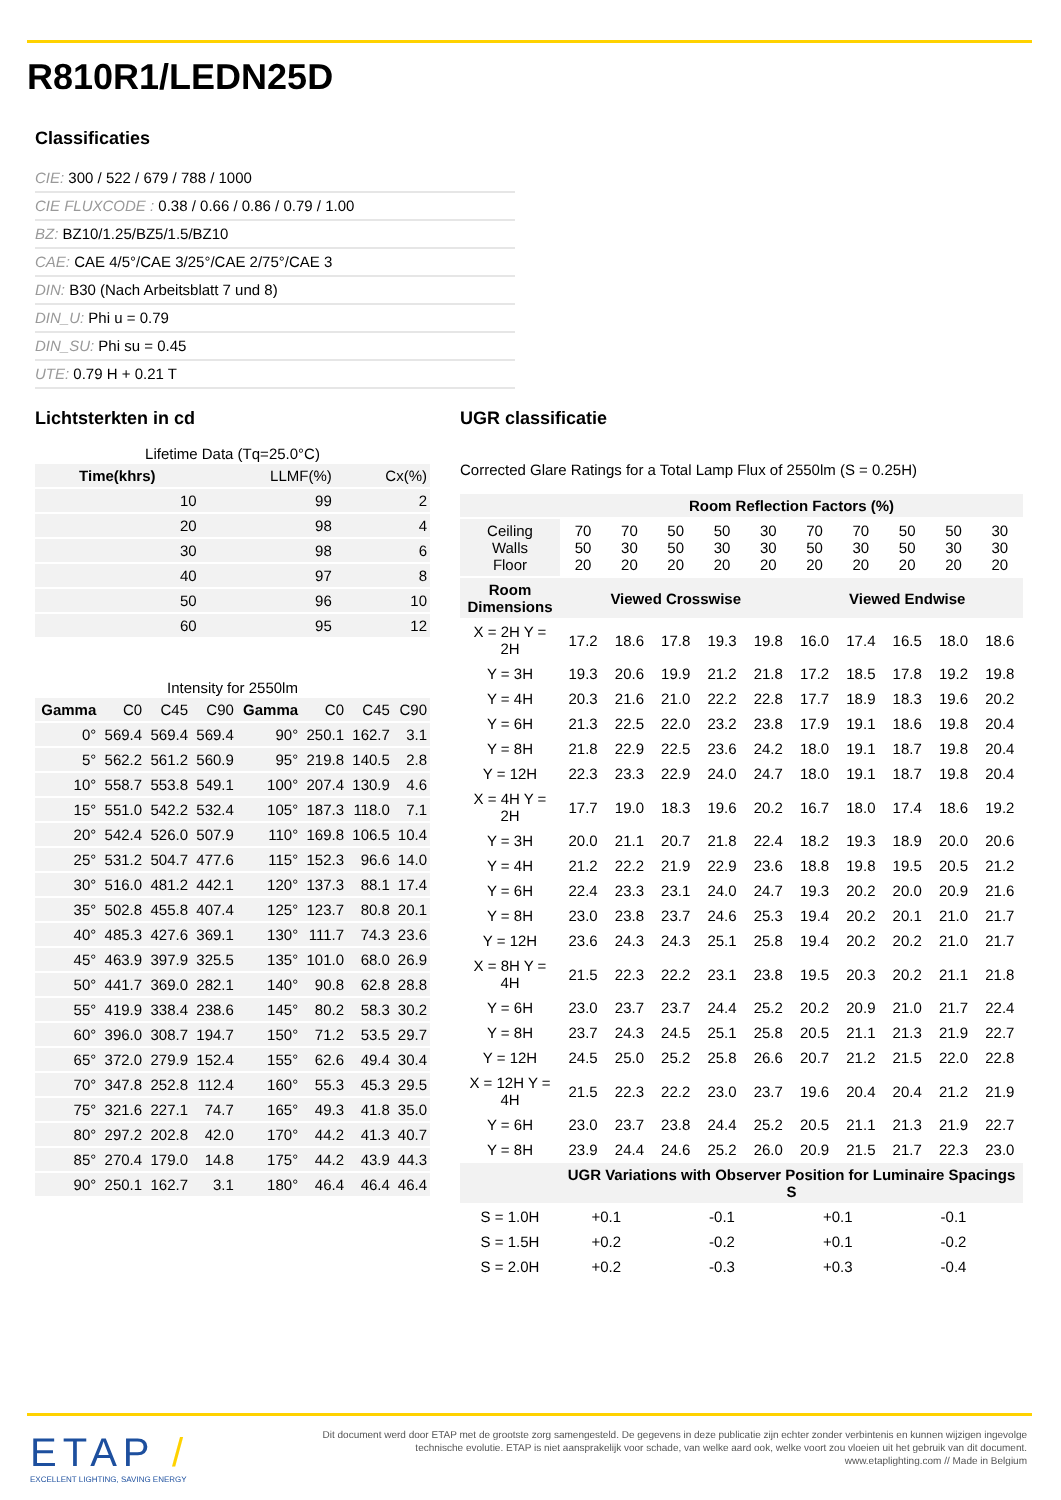R810R1/LEDN25D
Classificaties
CIE: 300 / 522 / 679 / 788 / 1000
CIE FLUXCODE : 0.38 / 0.66 / 0.86 / 0.79 / 1.00
BZ: BZ10/1.25/BZ5/1.5/BZ10
CAE: CAE 4/5°/CAE 3/25°/CAE 2/75°/CAE 3
DIN: B30 (Nach Arbeitsblatt 7 und 8)
DIN_U: Phi u = 0.79
DIN_SU: Phi su = 0.45
UTE: 0.79 H + 0.21 T
Lichtsterkten in cd
Lifetime Data (Tq=25.0°C)
| Time(khrs) | LLMF(%) | Cx(%) |
| 10 | 99 | 2 |
| 20 | 98 | 4 |
| 30 | 98 | 6 |
| 40 | 97 | 8 |
| 50 | 96 | 10 |
| 60 | 95 | 12 |
Intensity for 2550lm
| Gamma | C0 | C45 | C90 | Gamma | C0 | C45 | C90 |
| 0° | 569.4 | 569.4 | 569.4 | 90° | 250.1 | 162.7 | 3.1 |
| 5° | 562.2 | 561.2 | 560.9 | 95° | 219.8 | 140.5 | 2.8 |
| 10° | 558.7 | 553.8 | 549.1 | 100° | 207.4 | 130.9 | 4.6 |
| 15° | 551.0 | 542.2 | 532.4 | 105° | 187.3 | 118.0 | 7.1 |
| 20° | 542.4 | 526.0 | 507.9 | 110° | 169.8 | 106.5 | 10.4 |
| 25° | 531.2 | 504.7 | 477.6 | 115° | 152.3 | 96.6 | 14.0 |
| 30° | 516.0 | 481.2 | 442.1 | 120° | 137.3 | 88.1 | 17.4 |
| 35° | 502.8 | 455.8 | 407.4 | 125° | 123.7 | 80.8 | 20.1 |
| 40° | 485.3 | 427.6 | 369.1 | 130° | 111.7 | 74.3 | 23.6 |
| 45° | 463.9 | 397.9 | 325.5 | 135° | 101.0 | 68.0 | 26.9 |
| 50° | 441.7 | 369.0 | 282.1 | 140° | 90.8 | 62.8 | 28.8 |
| 55° | 419.9 | 338.4 | 238.6 | 145° | 80.2 | 58.3 | 30.2 |
| 60° | 396.0 | 308.7 | 194.7 | 150° | 71.2 | 53.5 | 29.7 |
| 65° | 372.0 | 279.9 | 152.4 | 155° | 62.6 | 49.4 | 30.4 |
| 70° | 347.8 | 252.8 | 112.4 | 160° | 55.3 | 45.3 | 29.5 |
| 75° | 321.6 | 227.1 | 74.7 | 165° | 49.3 | 41.8 | 35.0 |
| 80° | 297.2 | 202.8 | 42.0 | 170° | 44.2 | 41.3 | 40.7 |
| 85° | 270.4 | 179.0 | 14.8 | 175° | 44.2 | 43.9 | 44.3 |
| 90° | 250.1 | 162.7 | 3.1 | 180° | 46.4 | 46.4 | 46.4 |
UGR classificatie
Corrected Glare Ratings for a Total Lamp Flux of 2550lm (S = 0.25H)
| | Room Reflection Factors (%) | | | | | | | | | |
| --- | --- | --- | --- | --- | --- | --- | --- | --- | --- | --- |
| Ceiling Walls Floor | 70 50 20 | 70 30 20 | 50 50 20 | 50 30 20 | 30 30 20 | 70 50 20 | 70 30 20 | 50 50 20 | 50 30 20 | 30 30 20 |
| Room Dimensions | Viewed Crosswise | | | | | Viewed Endwise | | | | |
| X = 2H Y = 2H | 17.2 | 18.6 | 17.8 | 19.3 | 19.8 | 16.0 | 17.4 | 16.5 | 18.0 | 18.6 |
| Y = 3H | 19.3 | 20.6 | 19.9 | 21.2 | 21.8 | 17.2 | 18.5 | 17.8 | 19.2 | 19.8 |
| Y = 4H | 20.3 | 21.6 | 21.0 | 22.2 | 22.8 | 17.7 | 18.9 | 18.3 | 19.6 | 20.2 |
| Y = 6H | 21.3 | 22.5 | 22.0 | 23.2 | 23.8 | 17.9 | 19.1 | 18.6 | 19.8 | 20.4 |
| Y = 8H | 21.8 | 22.9 | 22.5 | 23.6 | 24.2 | 18.0 | 19.1 | 18.7 | 19.8 | 20.4 |
| Y = 12H | 22.3 | 23.3 | 22.9 | 24.0 | 24.7 | 18.0 | 19.1 | 18.7 | 19.8 | 20.4 |
| X = 4H Y = 2H | 17.7 | 19.0 | 18.3 | 19.6 | 20.2 | 16.7 | 18.0 | 17.4 | 18.6 | 19.2 |
| Y = 3H | 20.0 | 21.1 | 20.7 | 21.8 | 22.4 | 18.2 | 19.3 | 18.9 | 20.0 | 20.6 |
| Y = 4H | 21.2 | 22.2 | 21.9 | 22.9 | 23.6 | 18.8 | 19.8 | 19.5 | 20.5 | 21.2 |
| Y = 6H | 22.4 | 23.3 | 23.1 | 24.0 | 24.7 | 19.3 | 20.2 | 20.0 | 20.9 | 21.6 |
| Y = 8H | 23.0 | 23.8 | 23.7 | 24.6 | 25.3 | 19.4 | 20.2 | 20.1 | 21.0 | 21.7 |
| Y = 12H | 23.6 | 24.3 | 24.3 | 25.1 | 25.8 | 19.4 | 20.2 | 20.2 | 21.0 | 21.7 |
| X = 8H Y = 4H | 21.5 | 22.3 | 22.2 | 23.1 | 23.8 | 19.5 | 20.3 | 20.2 | 21.1 | 21.8 |
| Y = 6H | 23.0 | 23.7 | 23.7 | 24.4 | 25.2 | 20.2 | 20.9 | 21.0 | 21.7 | 22.4 |
| Y = 8H | 23.7 | 24.3 | 24.5 | 25.1 | 25.8 | 20.5 | 21.1 | 21.3 | 21.9 | 22.7 |
| Y = 12H | 24.5 | 25.0 | 25.2 | 25.8 | 26.6 | 20.7 | 21.2 | 21.5 | 22.0 | 22.8 |
| X = 12H Y = 4H | 21.5 | 22.3 | 22.2 | 23.0 | 23.7 | 19.6 | 20.4 | 20.4 | 21.2 | 21.9 |
| Y = 6H | 23.0 | 23.7 | 23.8 | 24.4 | 25.2 | 20.5 | 21.1 | 21.3 | 21.9 | 22.7 |
| Y = 8H | 23.9 | 24.4 | 24.6 | 25.2 | 26.0 | 20.9 | 21.5 | 21.7 | 22.3 | 23.0 |
| | UGR Variations with Observer Position for Luminaire Spacings S | | | | | | | | | |
| S = 1.0H | +0.1 | | -0.1 | | | +0.1 | | -0.1 | | |
| S = 1.5H | +0.2 | | -0.2 | | | +0.1 | | -0.2 | | |
| S = 2.0H | +0.2 | | -0.3 | | | +0.3 | | -0.4 | | |
ETAP /
EXCELLENT LIGHTING, SAVING ENERGY
Dit document werd door ETAP met de grootste zorg samengesteld. De gegevens in deze publicatie zijn echter zonder verbintenis en kunnen wijzigen ingevolge technische evolutie. ETAP is niet aansprakelijk voor schade, van welke aard ook, welke voort zou vloeien uit het gebruik van dit document.
www.etaplighting.com // Made in Belgium